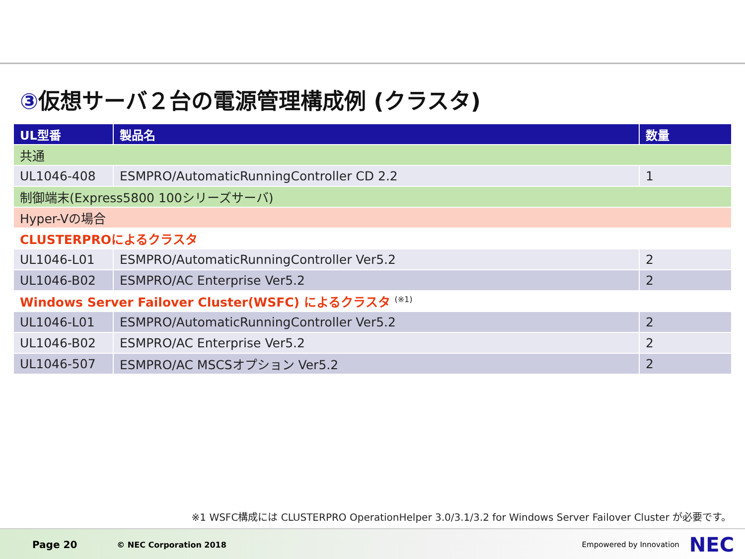③仮想サーバ２台の電源管理構成例 (クラスタ)
| UL型番 | 製品名 | 数量 |
| --- | --- | --- |
| 共通 | | |
| UL1046-408 | ESMPRO/AutomaticRunningController CD 2.2 | 1 |
| 制御端末(Express5800 100シリーズサーバ) | | |
| Hyper-Vの場合 | | |
| CLUSTERPROによるクラスタ | | |
| UL1046-L01 | ESMPRO/AutomaticRunningController Ver5.2 | 2 |
| UL1046-B02 | ESMPRO/AC Enterprise Ver5.2 | 2 |
| Windows Server Failover Cluster(WSFC) によるクラスタ <sup>(※1)</sup> | | |
| UL1046-L01 | ESMPRO/AutomaticRunningController Ver5.2 | 2 |
| UL1046-B02 | ESMPRO/AC Enterprise Ver5.2 | 2 |
| UL1046-507 | ESMPRO/AC MSCSオプション Ver5.2 | 2 |
※1 WSFC構成には CLUSTERPRO OperationHelper 3.0/3.1/3.2 for Windows Server Failover Cluster が必要です。
Page 20 © NEC Corporation 2018 Empowered by Innovation NEC